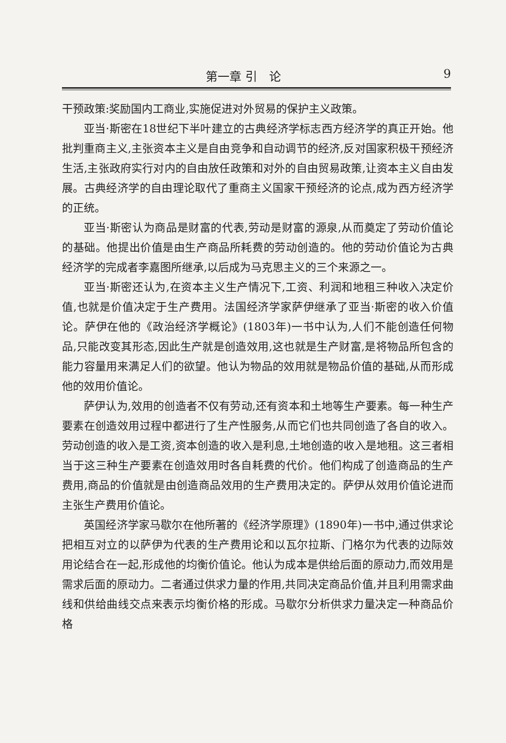第一章 引　论 9
干预政策:奖励国内工商业,实施促进对外贸易的保护主义政策。
亚当·斯密在18世纪下半叶建立的古典经济学标志西方经济学的真正开始。他批判重商主义,主张资本主义是自由竞争和自动调节的经济,反对国家积极干预经济生活,主张政府实行对内的自由放任政策和对外的自由贸易政策,让资本主义自由发展。古典经济学的自由理论取代了重商主义国家干预经济的论点,成为西方经济学的正统。
亚当·斯密认为商品是财富的代表,劳动是财富的源泉,从而奠定了劳动价值论的基础。他提出价值是由生产商品所耗费的劳动创造的。他的劳动价值论为古典经济学的完成者李嘉图所继承,以后成为马克思主义的三个来源之一。
亚当·斯密还认为,在资本主义生产情况下,工资、利润和地租三种收入决定价值,也就是价值决定于生产费用。法国经济学家萨伊继承了亚当·斯密的收入价值论。萨伊在他的《政治经济学概论》(1803年)一书中认为,人们不能创造任何物品,只能改变其形态,因此生产就是创造效用,这也就是生产财富,是将物品所包含的能力容量用来满足人们的欲望。他认为物品的效用就是物品价值的基础,从而形成他的效用价值论。
萨伊认为,效用的创造者不仅有劳动,还有资本和土地等生产要素。每一种生产要素在创造效用过程中都进行了生产性服务,从而它们也共同创造了各自的收入。劳动创造的收入是工资,资本创造的收入是利息,土地创造的收入是地租。这三者相当于这三种生产要素在创造效用时各自耗费的代价。他们构成了创造商品的生产费用,商品的价值就是由创造商品效用的生产费用决定的。萨伊从效用价值论进而主张生产费用价值论。
英国经济学家马歇尔在他所著的《经济学原理》(1890年)一书中,通过供求论把相互对立的以萨伊为代表的生产费用论和以瓦尔拉斯、门格尔为代表的边际效用论结合在一起,形成他的均衡价值论。他认为成本是供给后面的原动力,而效用是需求后面的原动力。二者通过供求力量的作用,共同决定商品价值,并且利用需求曲线和供给曲线交点来表示均衡价格的形成。马歇尔分析供求力量决定一种商品价格